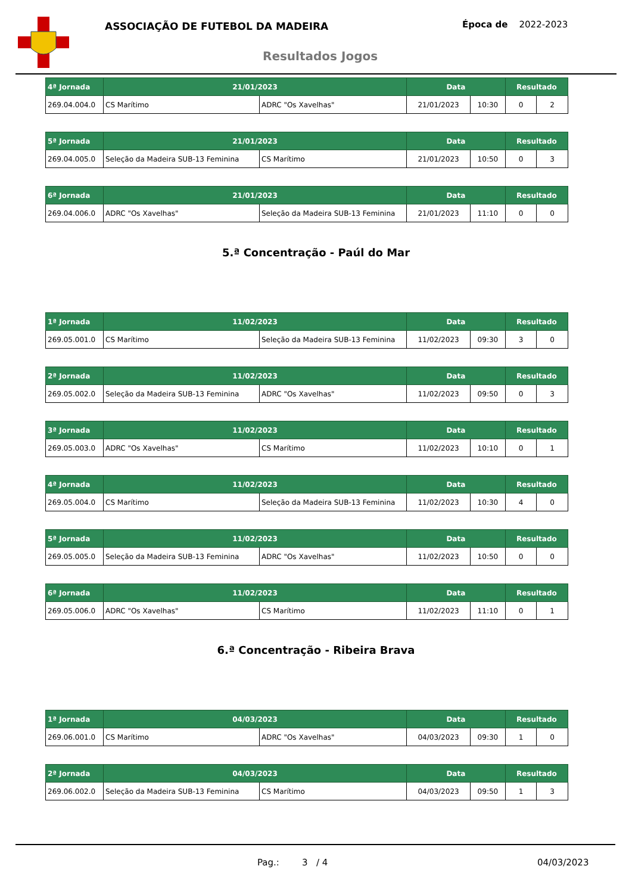ASSOCIAÇÃO DE FUTEBOL DA MADEIRA Época de 2022-2023
Resultados Jogos
| 4ª Jornada | 21/01/2023 | | Data | | Resultado | |
| --- | --- | --- | --- | --- | --- | --- |
| 269.04.004.0 | CS Marítimo | ADRC "Os Xavelhas" | 21/01/2023 | 10:30 | 0 | 2 |
| 5ª Jornada | 21/01/2023 | | Data | | Resultado | |
| --- | --- | --- | --- | --- | --- | --- |
| 269.04.005.0 | Seleção da Madeira SUB-13 Feminina | CS Marítimo | 21/01/2023 | 10:50 | 0 | 3 |
| 6ª Jornada | 21/01/2023 | | Data | | Resultado | |
| --- | --- | --- | --- | --- | --- | --- |
| 269.04.006.0 | ADRC "Os Xavelhas" | Seleção da Madeira SUB-13 Feminina | 21/01/2023 | 11:10 | 0 | 0 |
5.ª Concentração - Paúl do Mar
| 1ª Jornada | 11/02/2023 | | Data | | Resultado | |
| --- | --- | --- | --- | --- | --- | --- |
| 269.05.001.0 | CS Marítimo | Seleção da Madeira SUB-13 Feminina | 11/02/2023 | 09:30 | 3 | 0 |
| 2ª Jornada | 11/02/2023 | | Data | | Resultado | |
| --- | --- | --- | --- | --- | --- | --- |
| 269.05.002.0 | Seleção da Madeira SUB-13 Feminina | ADRC "Os Xavelhas" | 11/02/2023 | 09:50 | 0 | 3 |
| 3ª Jornada | 11/02/2023 | | Data | | Resultado | |
| --- | --- | --- | --- | --- | --- | --- |
| 269.05.003.0 | ADRC "Os Xavelhas" | CS Marítimo | 11/02/2023 | 10:10 | 0 | 1 |
| 4ª Jornada | 11/02/2023 | | Data | | Resultado | |
| --- | --- | --- | --- | --- | --- | --- |
| 269.05.004.0 | CS Marítimo | Seleção da Madeira SUB-13 Feminina | 11/02/2023 | 10:30 | 4 | 0 |
| 5ª Jornada | 11/02/2023 | | Data | | Resultado | |
| --- | --- | --- | --- | --- | --- | --- |
| 269.05.005.0 | Seleção da Madeira SUB-13 Feminina | ADRC "Os Xavelhas" | 11/02/2023 | 10:50 | 0 | 0 |
| 6ª Jornada | 11/02/2023 | | Data | | Resultado | |
| --- | --- | --- | --- | --- | --- | --- |
| 269.05.006.0 | ADRC "Os Xavelhas" | CS Marítimo | 11/02/2023 | 11:10 | 0 | 1 |
6.ª Concentração - Ribeira Brava
| 1ª Jornada | 04/03/2023 | | Data | | Resultado | |
| --- | --- | --- | --- | --- | --- | --- |
| 269.06.001.0 | CS Marítimo | ADRC "Os Xavelhas" | 04/03/2023 | 09:30 | 1 | 0 |
| 2ª Jornada | 04/03/2023 | | Data | | Resultado | |
| --- | --- | --- | --- | --- | --- | --- |
| 269.06.002.0 | Seleção da Madeira SUB-13 Feminina | CS Marítimo | 04/03/2023 | 09:50 | 1 | 3 |
Pag.: 3 / 4 04/03/2023